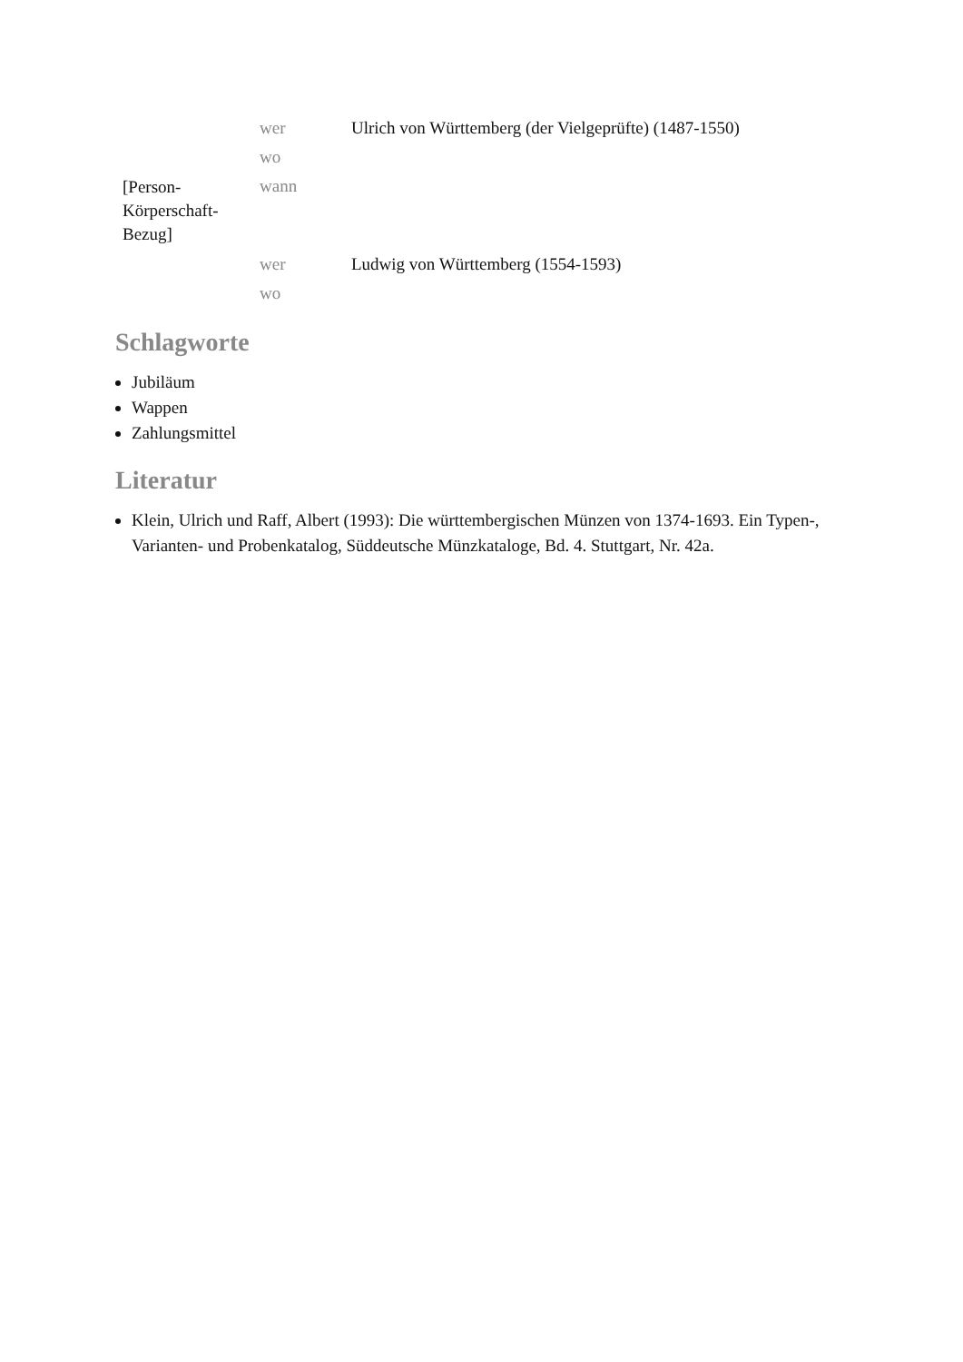| [Person- Körperschaft- Bezug] | wer | Ulrich von Württemberg (der Vielgeprüfte) (1487-1550) |
| | wo | |
| | wann | |
| | wer | Ludwig von Württemberg (1554-1593) |
| | wo | |
Schlagworte
Jubiläum
Wappen
Zahlungsmittel
Literatur
Klein, Ulrich und Raff, Albert (1993): Die württembergischen Münzen von 1374-1693. Ein Typen-, Varianten- und Probenkatalog, Süddeutsche Münzkataloge, Bd. 4. Stuttgart, Nr. 42a.